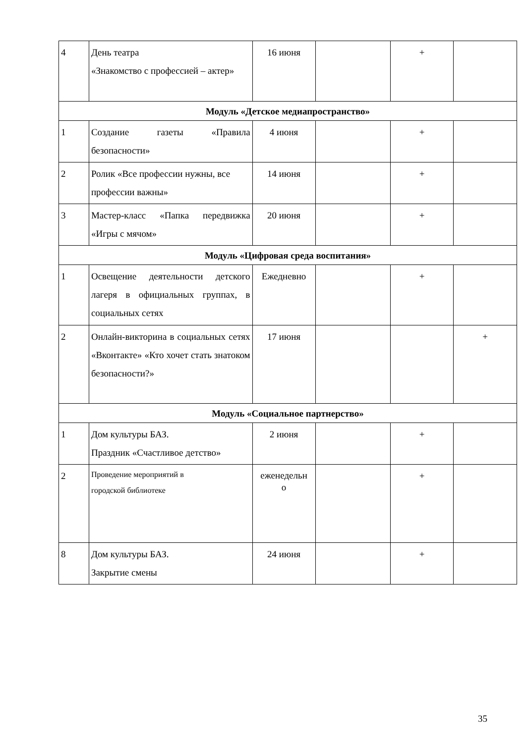| 4 | День театра «Знакомство с профессией – актер» | 16 июня | | + | |
| Модуль «Детское медиапространство» | | | | | |
| 1 | Создание газеты «Правила безопасности» | 4 июня | | + | |
| 2 | Ролик «Все профессии нужны, все профессии важны» | 14 июня | | + | |
| 3 | Мастер-класс «Папка передвижка «Игры с мячом» | 20 июня | | + | |
| Модуль «Цифровая среда воспитания» | | | | | |
| 1 | Освещение деятельности детского лагеря в официальных группах, в социальных сетях | Ежедневно | | + | |
| 2 | Онлайн-викторина в социальных сетях «Вконтакте» «Кто хочет стать знатоком безопасности?» | 17 июня | | | + |
| Модуль «Социальное партнерство» | | | | | |
| 1 | Дом культуры БАЗ. Праздник «Счастливое детство» | 2 июня | | + | |
| 2 | Проведение мероприятий в городской библиотеке | еженедельн о | | + | |
| 8 | Дом культуры БАЗ. Закрытие смены | 24 июня | | + | |
35